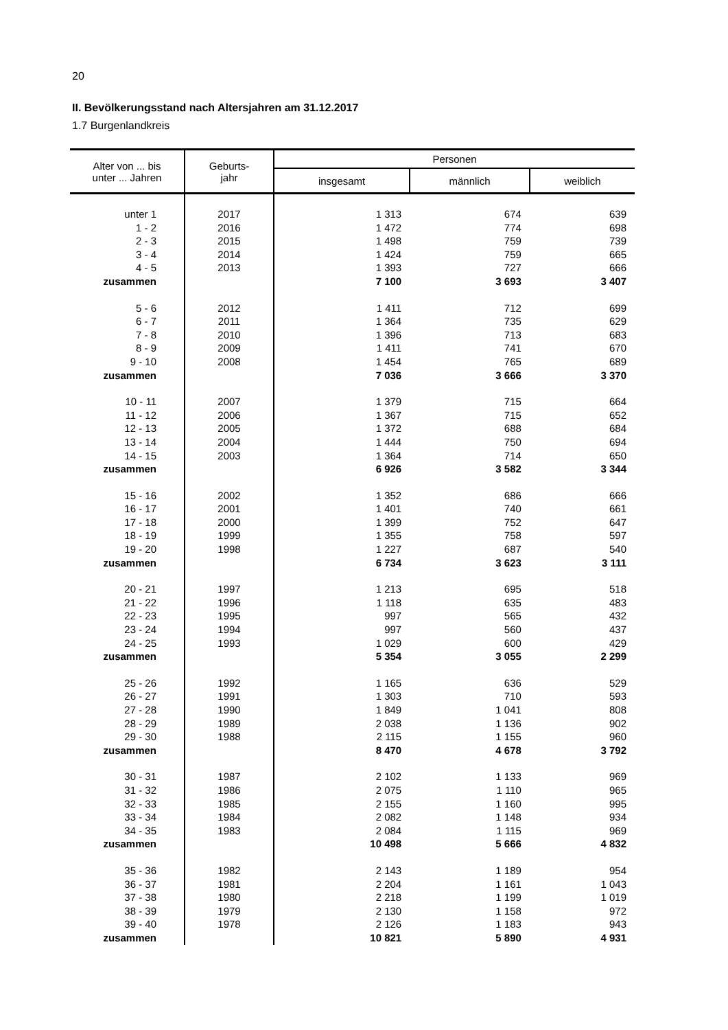20
II. Bevölkerungsstand nach Altersjahren am 31.12.2017
1.7 Burgenlandkreis
| Alter von ... bis unter ... Jahren | Geburts- jahr | Personen | | |
| --- | --- | --- | --- | --- |
| | | insgesamt | männlich | weiblich |
| unter 1 | 2017 | 1 313 | 674 | 639 |
| 1 - 2 | 2016 | 1 472 | 774 | 698 |
| 2 - 3 | 2015 | 1 498 | 759 | 739 |
| 3 - 4 | 2014 | 1 424 | 759 | 665 |
| 4 - 5 | 2013 | 1 393 | 727 | 666 |
| zusammen | | 7 100 | 3 693 | 3 407 |
| 5 - 6 | 2012 | 1 411 | 712 | 699 |
| 6 - 7 | 2011 | 1 364 | 735 | 629 |
| 7 - 8 | 2010 | 1 396 | 713 | 683 |
| 8 - 9 | 2009 | 1 411 | 741 | 670 |
| 9 - 10 | 2008 | 1 454 | 765 | 689 |
| zusammen | | 7 036 | 3 666 | 3 370 |
| 10 - 11 | 2007 | 1 379 | 715 | 664 |
| 11 - 12 | 2006 | 1 367 | 715 | 652 |
| 12 - 13 | 2005 | 1 372 | 688 | 684 |
| 13 - 14 | 2004 | 1 444 | 750 | 694 |
| 14 - 15 | 2003 | 1 364 | 714 | 650 |
| zusammen | | 6 926 | 3 582 | 3 344 |
| 15 - 16 | 2002 | 1 352 | 686 | 666 |
| 16 - 17 | 2001 | 1 401 | 740 | 661 |
| 17 - 18 | 2000 | 1 399 | 752 | 647 |
| 18 - 19 | 1999 | 1 355 | 758 | 597 |
| 19 - 20 | 1998 | 1 227 | 687 | 540 |
| zusammen | | 6 734 | 3 623 | 3 111 |
| 20 - 21 | 1997 | 1 213 | 695 | 518 |
| 21 - 22 | 1996 | 1 118 | 635 | 483 |
| 22 - 23 | 1995 | 997 | 565 | 432 |
| 23 - 24 | 1994 | 997 | 560 | 437 |
| 24 - 25 | 1993 | 1 029 | 600 | 429 |
| zusammen | | 5 354 | 3 055 | 2 299 |
| 25 - 26 | 1992 | 1 165 | 636 | 529 |
| 26 - 27 | 1991 | 1 303 | 710 | 593 |
| 27 - 28 | 1990 | 1 849 | 1 041 | 808 |
| 28 - 29 | 1989 | 2 038 | 1 136 | 902 |
| 29 - 30 | 1988 | 2 115 | 1 155 | 960 |
| zusammen | | 8 470 | 4 678 | 3 792 |
| 30 - 31 | 1987 | 2 102 | 1 133 | 969 |
| 31 - 32 | 1986 | 2 075 | 1 110 | 965 |
| 32 - 33 | 1985 | 2 155 | 1 160 | 995 |
| 33 - 34 | 1984 | 2 082 | 1 148 | 934 |
| 34 - 35 | 1983 | 2 084 | 1 115 | 969 |
| zusammen | | 10 498 | 5 666 | 4 832 |
| 35 - 36 | 1982 | 2 143 | 1 189 | 954 |
| 36 - 37 | 1981 | 2 204 | 1 161 | 1 043 |
| 37 - 38 | 1980 | 2 218 | 1 199 | 1 019 |
| 38 - 39 | 1979 | 2 130 | 1 158 | 972 |
| 39 - 40 | 1978 | 2 126 | 1 183 | 943 |
| zusammen | | 10 821 | 5 890 | 4 931 |